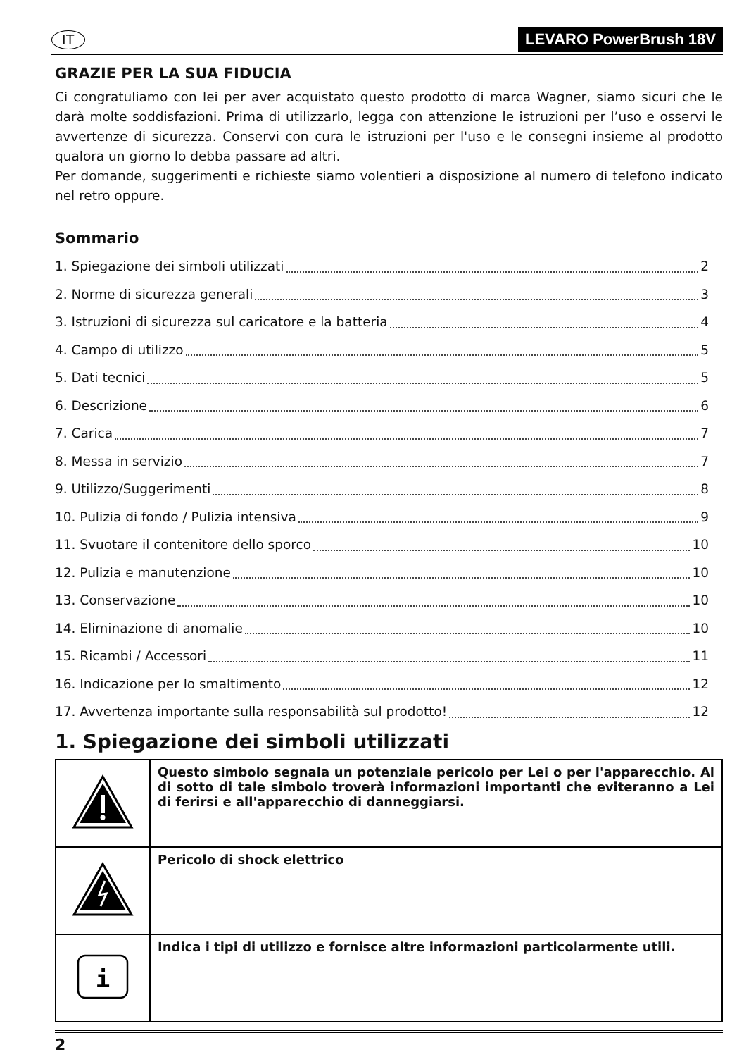IT LEVARO PowerBrush 18V
GRAZIE PER LA SUA FIDUCIA
Ci congratuliamo con lei per aver acquistato questo prodotto di marca Wagner, siamo sicuri che le darà molte soddisfazioni. Prima di utilizzarlo, legga con attenzione le istruzioni per l’uso e osservi le avvertenze di sicurezza. Conservi con cura le istruzioni per l'uso e le consegni insieme al prodotto qualora un giorno lo debba passare ad altri.
Per domande, suggerimenti e richieste siamo volentieri a disposizione al numero di telefono indicato nel retro oppure.
Sommario
1. Spiegazione dei simboli utilizzati 2
2. Norme di sicurezza generali 3
3. Istruzioni di sicurezza sul caricatore e la batteria 4
4. Campo di utilizzo 5
5. Dati tecnici 5
6. Descrizione 6
7. Carica 7
8. Messa in servizio 7
9. Utilizzo/Suggerimenti 8
10. Pulizia di fondo / Pulizia intensiva 9
11. Svuotare il contenitore dello sporco 10
12. Pulizia e manutenzione 10
13. Conservazione 10
14. Eliminazione di anomalie 10
15. Ricambi / Accessori 11
16. Indicazione per lo smaltimento 12
17. Avvertenza importante sulla responsabilità sul prodotto! 12
1. Spiegazione dei simboli utilizzati
| | Questo simbolo segnala un potenziale pericolo per Lei o per l'apparecchio. Al di sotto di tale simbolo troverà informazioni importanti che eviteranno a Lei di ferirsi e all'apparecchio di danneggiarsi. |
| | Pericolo di shock elettrico |
| i | Indica i tipi di utilizzo e fornisce altre informazioni particolarmente utili. |
2